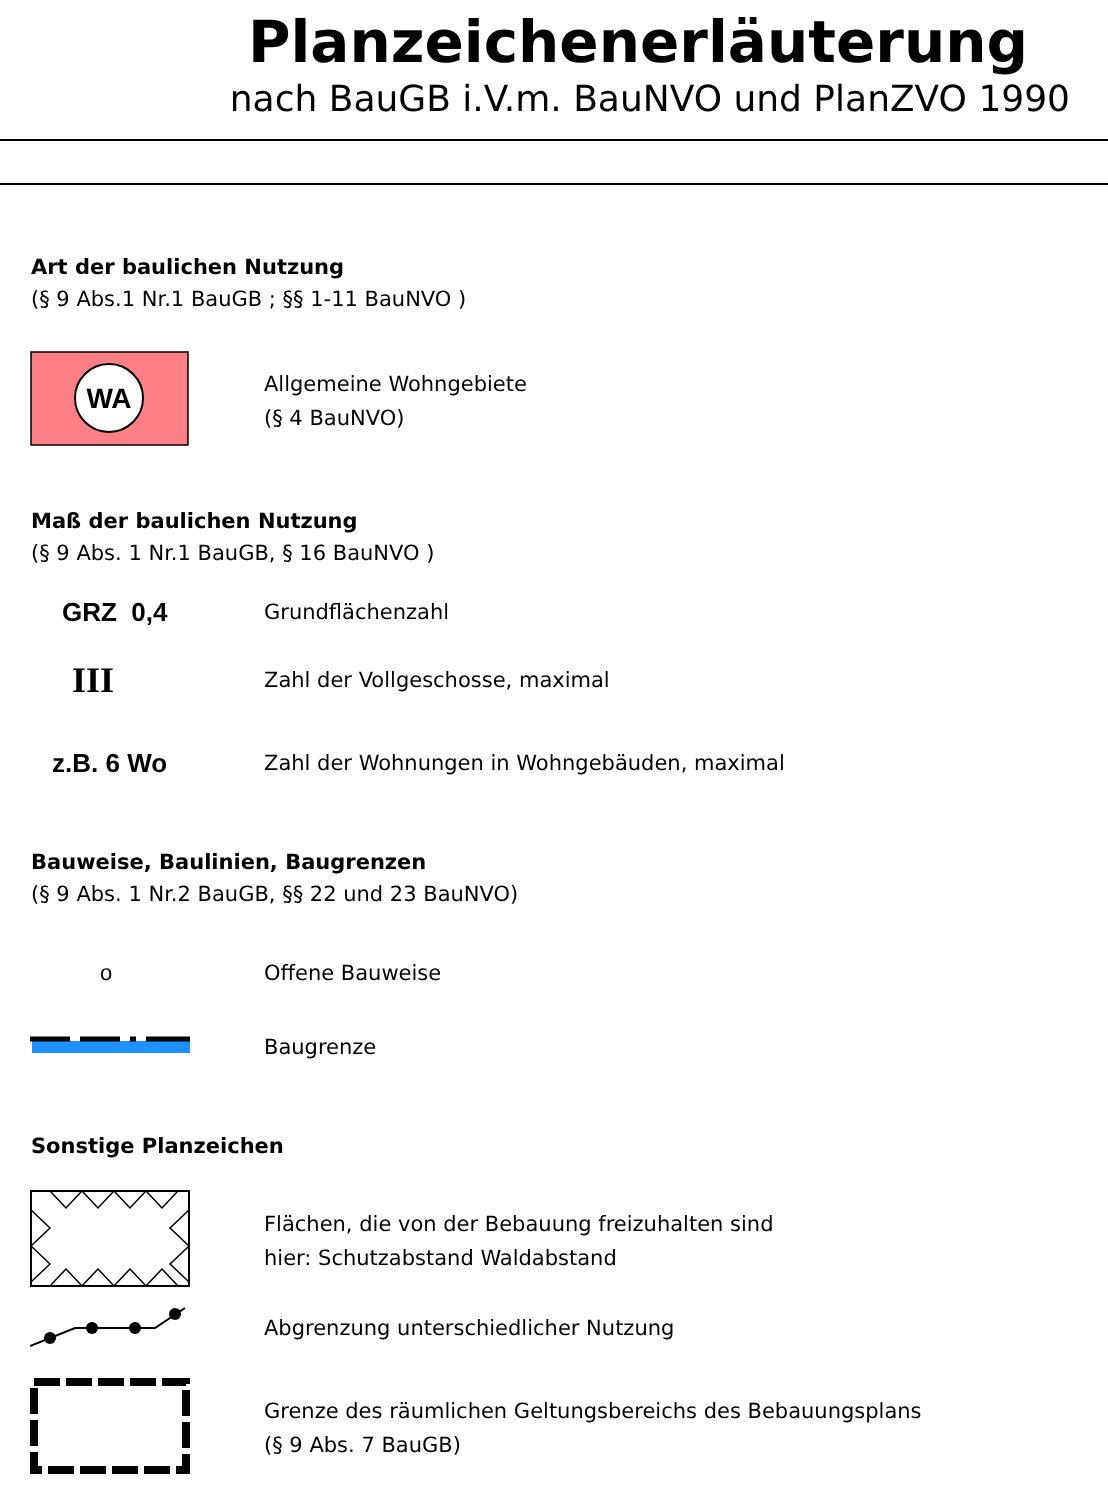Planzeichenerläuterung
nach BauGB i.V.m. BauNVO und PlanZVO 1990
Art der baulichen Nutzung
(§ 9 Abs.1 Nr.1 BauGB ; §§ 1-11 BauNVO )
WA
Allgemeine Wohngebiete
(§ 4 BauNVO)
Maß der baulichen Nutzung
(§ 9 Abs. 1 Nr.1 BauGB, § 16 BauNVO )
GRZ 0,4
Grundflächenzahl
III
Zahl der Vollgeschosse, maximal
z.B. 6 Wo
Zahl der Wohnungen in Wohngebäuden, maximal
Bauweise, Baulinien, Baugrenzen
(§ 9 Abs. 1 Nr.2 BauGB, §§ 22 und 23 BauNVO)
o
Offene Bauweise
Baugrenze
Sonstige Planzeichen
Flächen, die von der Bebauung freizuhalten sind
hier: Schutzabstand Waldabstand
Abgrenzung unterschiedlicher Nutzung
Grenze des räumlichen Geltungsbereichs des Bebauungsplans
(§ 9 Abs. 7 BauGB)